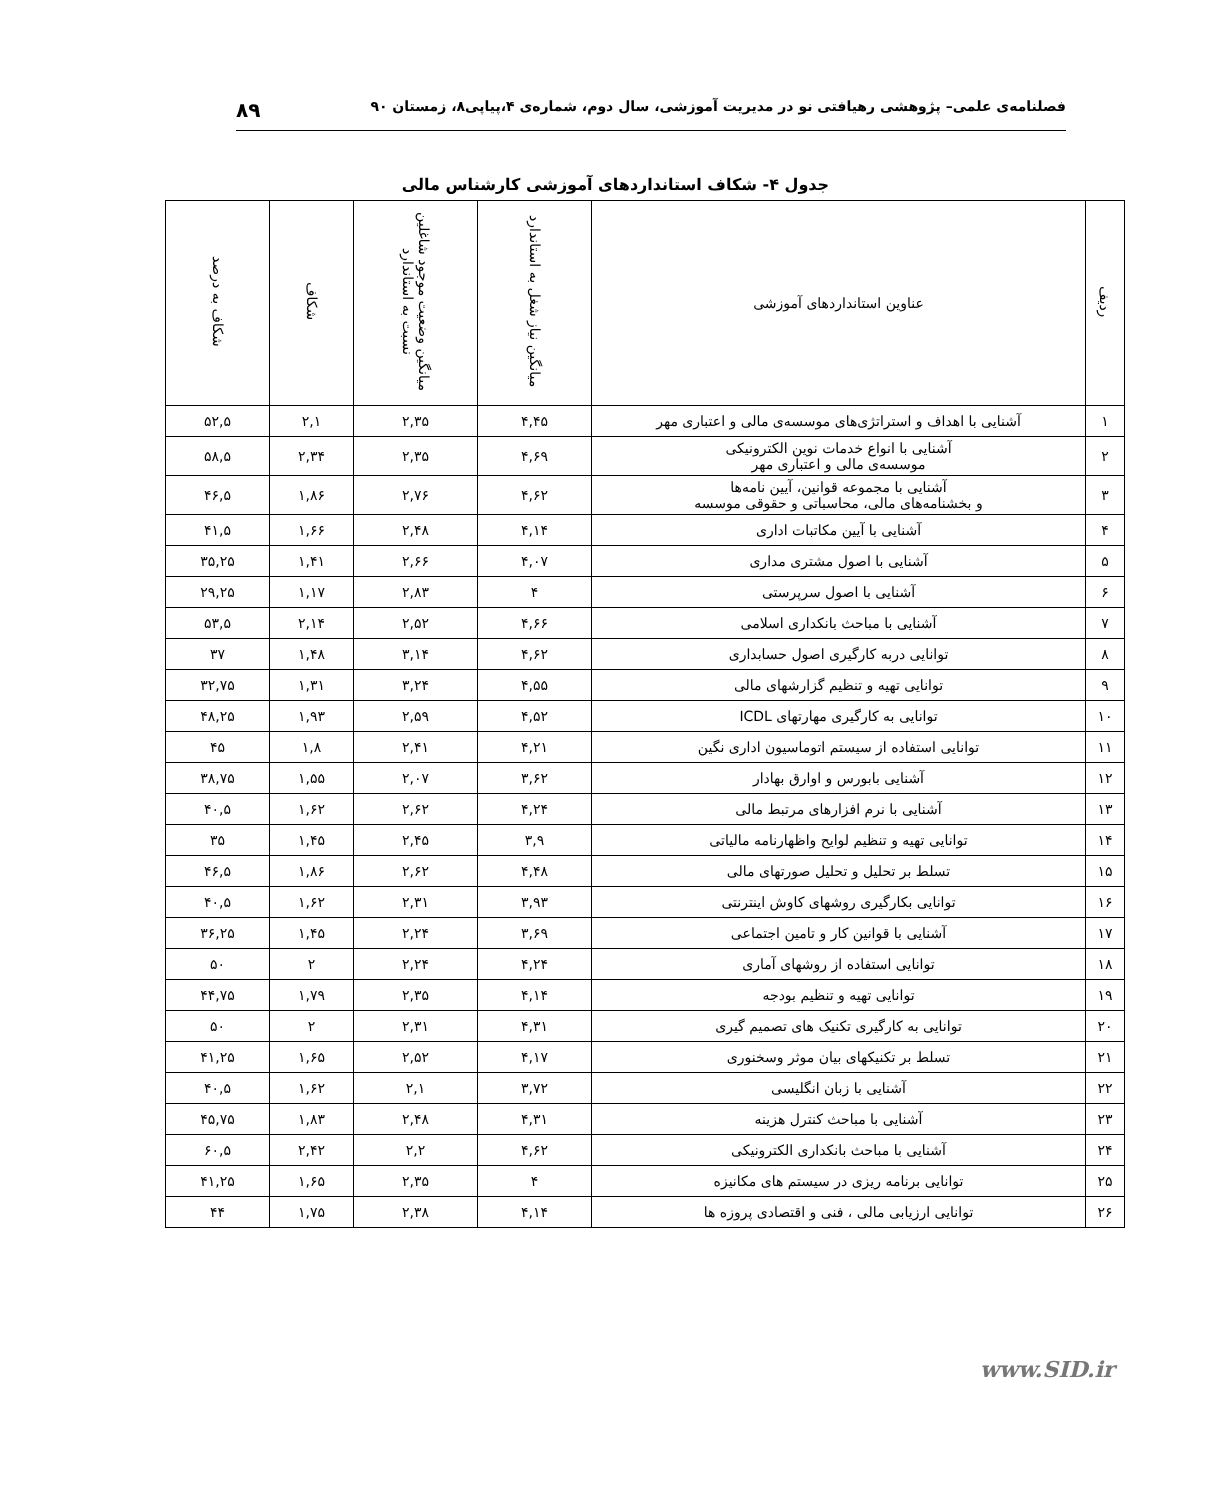فصلنامه‌ی علمی– پژوهشی رهیافتی نو در مدیریت آموزشی، سال دوم، شماره‌ی ۴،پیاپی۸، زمستان ۹۰ ۸۹
جدول ۴- شکاف استانداردهای آموزشی کارشناس مالی
| ردیف | عناوین استانداردهای آموزشی | میانگین نیاز شغل به استاندارد | میانگین وضعیت موجود شاغلین نسبت به استاندارد | شکاف | شکاف به درصد |
| --- | --- | --- | --- | --- | --- |
| ۱ | آشنایی با اهداف و استراتژی‌های موسسه‌ی مالی و اعتباری مهر | ۴,۴۵ | ۲,۳۵ | ۲,۱ | ۵۲,۵ |
| ۲ | آشنایی با انواع خدمات نوین الکترونیکی موسسه‌ی مالی و اعتباری مهر | ۴,۶۹ | ۲,۳۵ | ۲,۳۴ | ۵۸,۵ |
| ۳ | آشنایی با مجموعه قوانین، آیین نامه‌ها و بخشنامه‌های مالی، محاسباتی و حقوقی موسسه | ۴,۶۲ | ۲,۷۶ | ۱,۸۶ | ۴۶,۵ |
| ۴ | آشنایی با آیین مکاتبات اداری | ۴,۱۴ | ۲,۴۸ | ۱,۶۶ | ۴۱,۵ |
| ۵ | آشنایی با اصول مشتری مداری | ۴,۰۷ | ۲,۶۶ | ۱,۴۱ | ۳۵,۲۵ |
| ۶ | آشنایی با اصول سرپرستی | ۴ | ۲,۸۳ | ۱,۱۷ | ۲۹,۲۵ |
| ۷ | آشنایی با مباحث بانکداری اسلامی | ۴,۶۶ | ۲,۵۲ | ۲,۱۴ | ۵۳,۵ |
| ۸ | توانایی دربه کارگیری اصول حسابداری | ۴,۶۲ | ۳,۱۴ | ۱,۴۸ | ۳۷ |
| ۹ | توانایی تهیه و تنظیم گزارشهای مالی | ۴,۵۵ | ۳,۲۴ | ۱,۳۱ | ۳۲,۷۵ |
| ۱۰ | توانایی به کارگیری مهارتهای ICDL | ۴,۵۲ | ۲,۵۹ | ۱,۹۳ | ۴۸,۲۵ |
| ۱۱ | توانایی استفاده از سیستم اتوماسیون اداری نگین | ۴,۲۱ | ۲,۴۱ | ۱,۸ | ۴۵ |
| ۱۲ | آشنایی بابورس و اوارق بهادار | ۳,۶۲ | ۲,۰۷ | ۱,۵۵ | ۳۸,۷۵ |
| ۱۳ | آشنایی با نرم افزارهای مرتبط مالی | ۴,۲۴ | ۲,۶۲ | ۱,۶۲ | ۴۰,۵ |
| ۱۴ | توانایی تهیه و تنظیم لوایح واظهارنامه مالیاتی | ۳,۹ | ۲,۴۵ | ۱,۴۵ | ۳۵ |
| ۱۵ | تسلط بر تحلیل و تحلیل صورتهای مالی | ۴,۴۸ | ۲,۶۲ | ۱,۸۶ | ۴۶,۵ |
| ۱۶ | توانایی بکارگیری روشهای کاوش اینترنتی | ۳,۹۳ | ۲,۳۱ | ۱,۶۲ | ۴۰,۵ |
| ۱۷ | آشنایی با قوانین کار و تامین اجتماعی | ۳,۶۹ | ۲,۲۴ | ۱,۴۵ | ۳۶,۲۵ |
| ۱۸ | توانایی استفاده از روشهای آماری | ۴,۲۴ | ۲,۲۴ | ۲ | ۵۰ |
| ۱۹ | توانایی تهیه و تنظیم بودجه | ۴,۱۴ | ۲,۳۵ | ۱,۷۹ | ۴۴,۷۵ |
| ۲۰ | توانایی به کارگیری تکنیک های تصمیم گیری | ۴,۳۱ | ۲,۳۱ | ۲ | ۵۰ |
| ۲۱ | تسلط بر تکنیکهای بیان موثر وسخنوری | ۴,۱۷ | ۲,۵۲ | ۱,۶۵ | ۴۱,۲۵ |
| ۲۲ | آشنایی با زبان انگلیسی | ۳,۷۲ | ۲,۱ | ۱,۶۲ | ۴۰,۵ |
| ۲۳ | آشنایی با مباحث کنترل هزینه | ۴,۳۱ | ۲,۴۸ | ۱,۸۳ | ۴۵,۷۵ |
| ۲۴ | آشنایی با مباحث بانکداری الکترونیکی | ۴,۶۲ | ۲,۲ | ۲,۴۲ | ۶۰,۵ |
| ۲۵ | توانایی برنامه ریزی در سیستم های مکانیزه | ۴ | ۲,۳۵ | ۱,۶۵ | ۴۱,۲۵ |
| ۲۶ | توانایی ارزیابی مالی ، فنی و اقتصادی پروزه ها | ۴,۱۴ | ۲,۳۸ | ۱,۷۵ | ۴۴ |
www.SID.ir